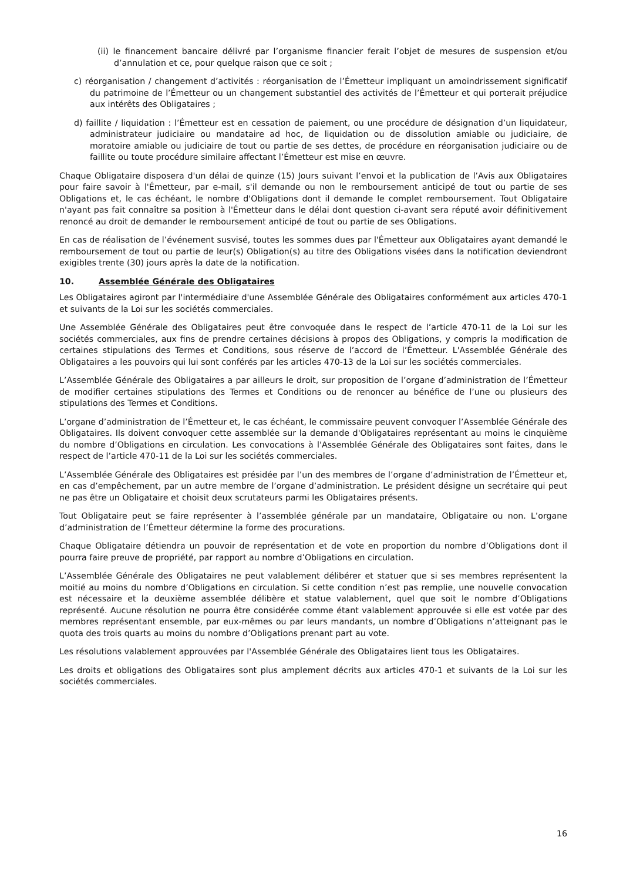(ii) le financement bancaire délivré par l’organisme financier ferait l’objet de mesures de suspension et/ou d’annulation et ce, pour quelque raison que ce soit ;
c) réorganisation / changement d’activités : réorganisation de l’Émetteur impliquant un amoindrissement significatif du patrimoine de l’Émetteur ou un changement substantiel des activités de l’Émetteur et qui porterait préjudice aux intérêts des Obligataires ;
d) faillite / liquidation : l’Émetteur est en cessation de paiement, ou une procédure de désignation d’un liquidateur, administrateur judiciaire ou mandataire ad hoc, de liquidation ou de dissolution amiable ou judiciaire, de moratoire amiable ou judiciaire de tout ou partie de ses dettes, de procédure en réorganisation judiciaire ou de faillite ou toute procédure similaire affectant l’Émetteur est mise en œuvre.
Chaque Obligataire disposera d'un délai de quinze (15) Jours suivant l’envoi et la publication de l’Avis aux Obligataires pour faire savoir à l'Émetteur, par e-mail, s'il demande ou non le remboursement anticipé de tout ou partie de ses Obligations et, le cas échéant, le nombre d'Obligations dont il demande le complet remboursement. Tout Obligataire n'ayant pas fait connaître sa position à l'Émetteur dans le délai dont question ci-avant sera réputé avoir définitivement renoncé au droit de demander le remboursement anticipé de tout ou partie de ses Obligations.
En cas de réalisation de l’événement susvisé, toutes les sommes dues par l'Émetteur aux Obligataires ayant demandé le remboursement de tout ou partie de leur(s) Obligation(s) au titre des Obligations visées dans la notification deviendront exigibles trente (30) jours après la date de la notification.
10. Assemblée Générale des Obligataires
Les Obligataires agiront par l'intermédiaire d'une Assemblée Générale des Obligataires conformément aux articles 470-1 et suivants de la Loi sur les sociétés commerciales.
Une Assemblée Générale des Obligataires peut être convoquée dans le respect de l’article 470-11 de la Loi sur les sociétés commerciales, aux fins de prendre certaines décisions à propos des Obligations, y compris la modification de certaines stipulations des Termes et Conditions, sous réserve de l’accord de l’Émetteur. L'Assemblée Générale des Obligataires a les pouvoirs qui lui sont conférés par les articles 470-13 de la Loi sur les sociétés commerciales.
L’Assemblée Générale des Obligataires a par ailleurs le droit, sur proposition de l’organe d’administration de l’Émetteur de modifier certaines stipulations des Termes et Conditions ou de renoncer au bénéfice de l’une ou plusieurs des stipulations des Termes et Conditions.
L’organe d’administration de l’Émetteur et, le cas échéant, le commissaire peuvent convoquer l’Assemblée Générale des Obligataires. Ils doivent convoquer cette assemblée sur la demande d'Obligataires représentant au moins le cinquième du nombre d’Obligations en circulation. Les convocations à l'Assemblée Générale des Obligataires sont faites, dans le respect de l’article 470-11 de la Loi sur les sociétés commerciales.
L’Assemblée Générale des Obligataires est présidée par l’un des membres de l’organe d’administration de l’Émetteur et, en cas d’empêchement, par un autre membre de l’organe d’administration. Le président désigne un secrétaire qui peut ne pas être un Obligataire et choisit deux scrutateurs parmi les Obligataires présents.
Tout Obligataire peut se faire représenter à l’assemblée générale par un mandataire, Obligataire ou non. L’organe d’administration de l’Émetteur détermine la forme des procurations.
Chaque Obligataire détiendra un pouvoir de représentation et de vote en proportion du nombre d’Obligations dont il pourra faire preuve de propriété, par rapport au nombre d’Obligations en circulation.
L’Assemblée Générale des Obligataires ne peut valablement délibérer et statuer que si ses membres représentent la moitié au moins du nombre d’Obligations en circulation. Si cette condition n’est pas remplie, une nouvelle convocation est nécessaire et la deuxième assemblée délibère et statue valablement, quel que soit le nombre d’Obligations représenté. Aucune résolution ne pourra être considérée comme étant valablement approuvée si elle est votée par des membres représentant ensemble, par eux-mêmes ou par leurs mandants, un nombre d’Obligations n’atteignant pas le quota des trois quarts au moins du nombre d’Obligations prenant part au vote.
Les résolutions valablement approuvées par l'Assemblée Générale des Obligataires lient tous les Obligataires.
Les droits et obligations des Obligataires sont plus amplement décrits aux articles 470-1 et suivants de la Loi sur les sociétés commerciales.
16